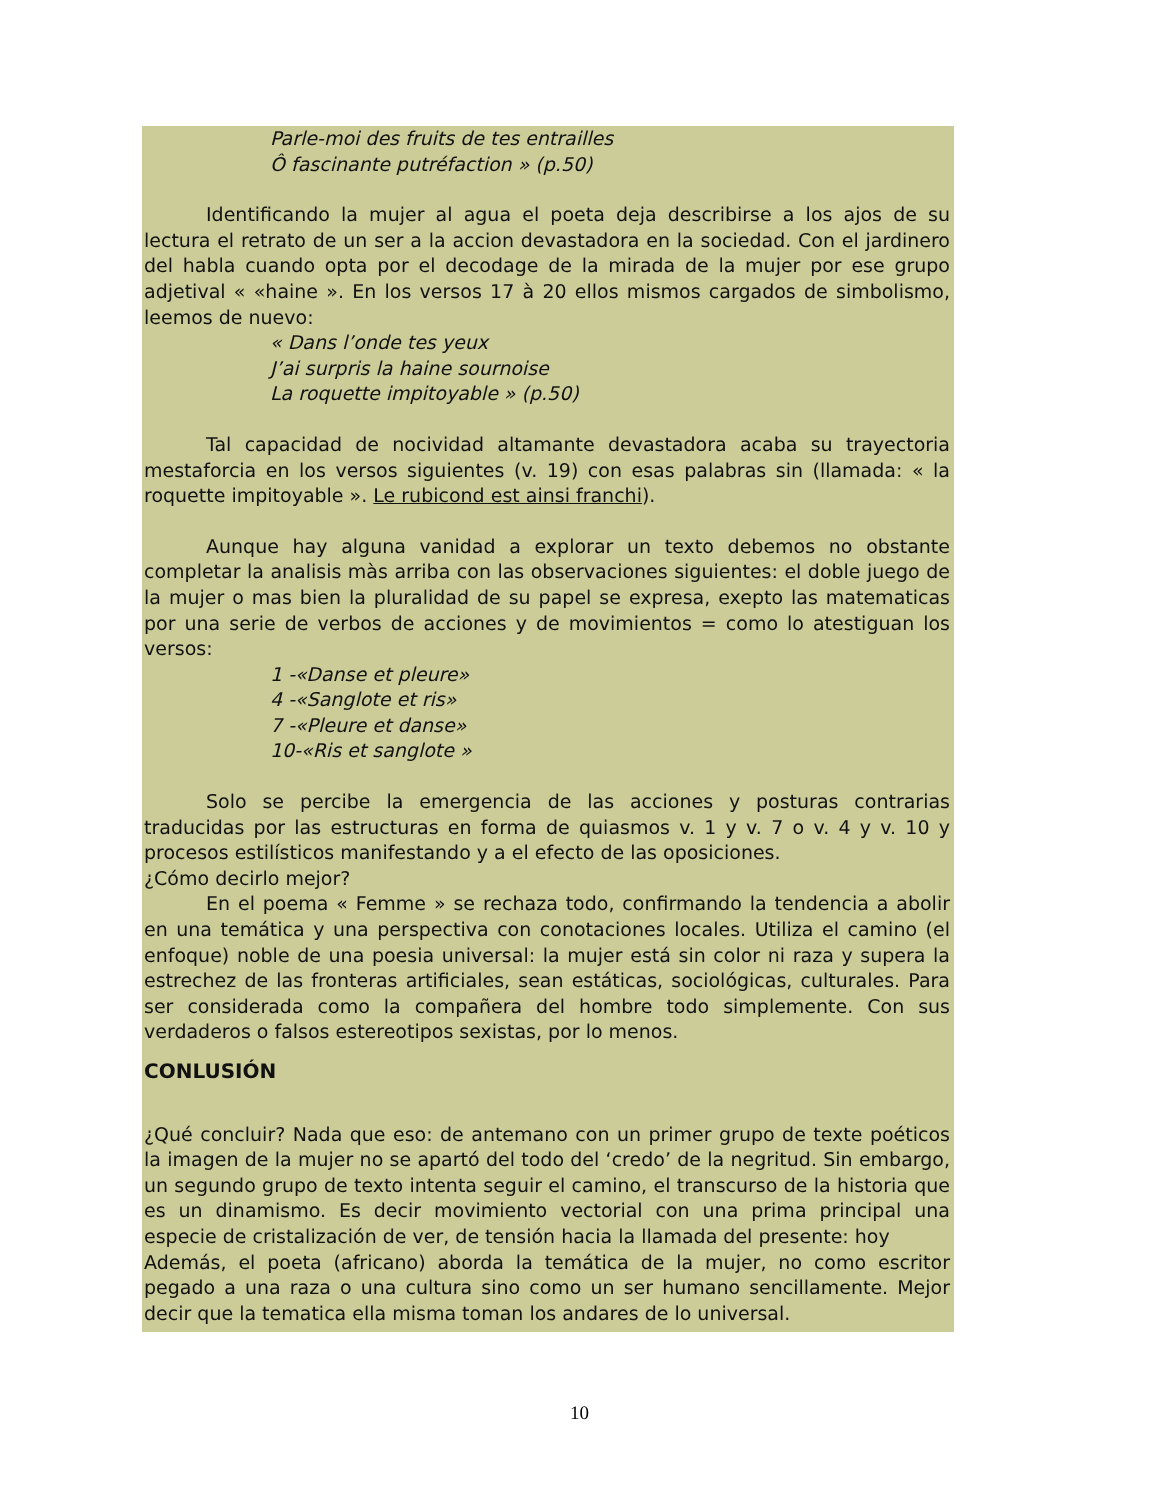Parle-moi des fruits de tes entrailles
Ô fascinante putréfaction » (p.50)
Identificando la mujer al agua el poeta deja describirse a los ajos de su lectura el retrato de un ser a la accion devastadora en la sociedad. Con el jardinero del habla cuando opta por el decodage de la mirada de la mujer por ese grupo adjetival « «haine ». En los versos 17 à 20 ellos mismos cargados de simbolismo, leemos de nuevo:
« Dans l’onde tes yeux
J’ai surpris la haine sournoise
La roquette impitoyable » (p.50)
Tal capacidad de nocividad altamante devastadora acaba su trayectoria mestaforcia en los versos siguientes (v. 19) con esas palabras sin (llamada: « la roquette impitoyable ». Le rubicond est ainsi franchi).
Aunque hay alguna vanidad a explorar un texto debemos no obstante completar la analisis màs arriba con las observaciones siguientes: el doble juego de la mujer o mas bien la pluralidad de su papel se expresa, exepto las matematicas por una serie de verbos de acciones y de movimientos = como lo atestiguan los versos:
1 -«Danse et pleure»
4 -«Sanglote et ris»
7 -«Pleure et danse»
10-«Ris et sanglote »
Solo se percibe la emergencia de las acciones y posturas contrarias traducidas por las estructuras en forma de quiasmos v. 1 y v. 7 o v. 4 y v. 10 y procesos estilísticos manifestando y a el efecto de las oposiciones.
¿Cómo decirlo mejor?
En el poema « Femme » se rechaza todo, confirmando la tendencia a abolir en una temática y una perspectiva con conotaciones locales. Utiliza el camino (el enfoque) noble de una poesia universal: la mujer está sin color ni raza y supera la estrechez de las fronteras artificiales, sean estáticas, sociológicas, culturales. Para ser considerada como la compañera del hombre todo simplemente. Con sus verdaderos o falsos estereotipos sexistas, por lo menos.
CONLUSIÓN
¿Qué concluir? Nada que eso: de antemano con un primer grupo de texte poéticos la imagen de la mujer no se apartó del todo del ‘credo’ de la negritud. Sin embargo, un segundo grupo de texto intenta seguir el camino, el transcurso de la historia que es un dinamismo. Es decir movimiento vectorial con una prima principal una especie de cristalización de ver, de tensión hacia la llamada del presente: hoy
Además, el poeta (africano) aborda la temática de la mujer, no como escritor pegado a una raza o una cultura sino como un ser humano sencillamente. Mejor decir que la tematica ella misma toman los andares de lo universal.
10